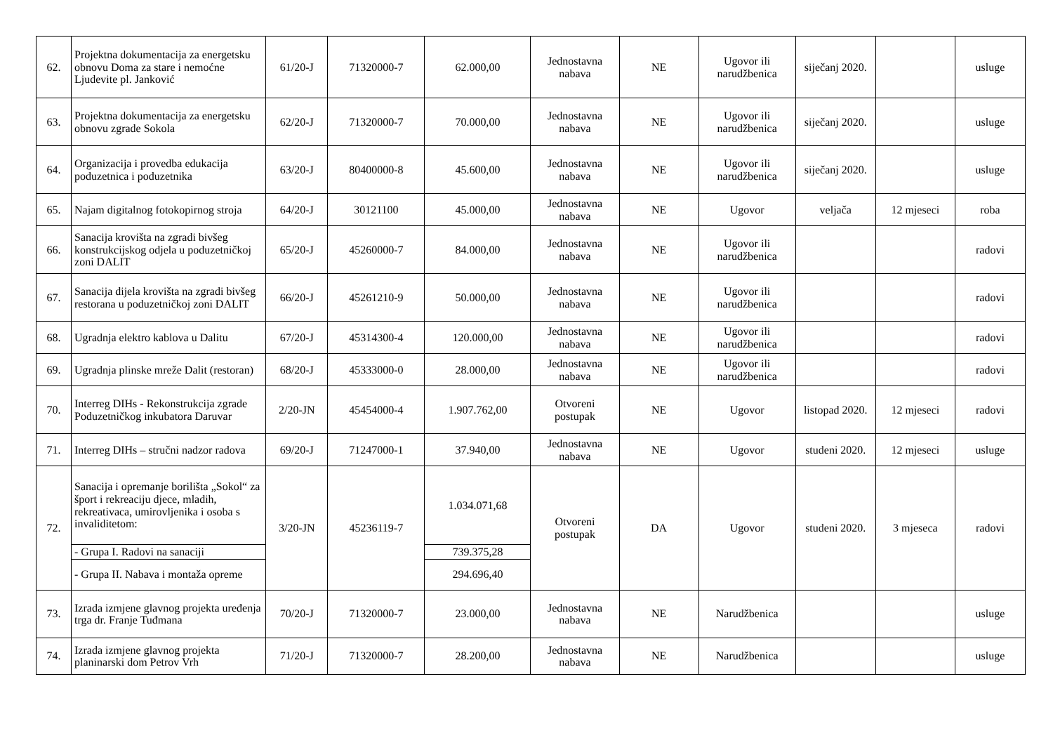| 62. | Projektna dokumentacija za energetsku obnovu Doma za stare i nemoćne Ljudevite pl. Janković | 61/20-J | 71320000-7 | 62.000,00 | Jednostavna nabava | NE | Ugovor ili narudžbenica | siječanj 2020. | | usluge |
| 63. | Projektna dokumentacija za energetsku obnovu zgrade Sokola | 62/20-J | 71320000-7 | 70.000,00 | Jednostavna nabava | NE | Ugovor ili narudžbenica | siječanj 2020. | | usluge |
| 64. | Organizacija i provedba edukacija poduzetnica i poduzetnika | 63/20-J | 80400000-8 | 45.600,00 | Jednostavna nabava | NE | Ugovor ili narudžbenica | siječanj 2020. | | usluge |
| 65. | Najam digitalnog fotokopirnog stroja | 64/20-J | 30121100 | 45.000,00 | Jednostavna nabava | NE | Ugovor | veljača | 12 mjeseci | roba |
| 66. | Sanacija krovišta na zgradi bivšeg konstrukcijskog odjela u poduzetničkoj zoni DALIT | 65/20-J | 45260000-7 | 84.000,00 | Jednostavna nabava | NE | Ugovor ili narudžbenica | | | radovi |
| 67. | Sanacija dijela krovišta na zgradi bivšeg restorana u poduzetničkoj zoni DALIT | 66/20-J | 45261210-9 | 50.000,00 | Jednostavna nabava | NE | Ugovor ili narudžbenica | | | radovi |
| 68. | Ugradnja elektro kablova u Dalitu | 67/20-J | 45314300-4 | 120.000,00 | Jednostavna nabava | NE | Ugovor ili narudžbenica | | | radovi |
| 69. | Ugradnja plinske mreže Dalit (restoran) | 68/20-J | 45333000-0 | 28.000,00 | Jednostavna nabava | NE | Ugovor ili narudžbenica | | | radovi |
| 70. | Interreg DIHs - Rekonstrukcija zgrade Poduzetničkog inkubatora Daruvar | 2/20-JN | 45454000-4 | 1.907.762,00 | Otvoreni postupak | NE | Ugovor | listopad 2020. | 12 mjeseci | radovi |
| 71. | Interreg DIHs – stručni nadzor radova | 69/20-J | 71247000-1 | 37.940,00 | Jednostavna nabava | NE | Ugovor | studeni 2020. | 12 mjeseci | usluge |
| 72. | Sanacija i opremanje borilišta „Sokol“ za šport i rekreaciju djece, mladih, rekreativaca, umirovljenika i osoba s invaliditetom: | 3/20-JN | 45236119-7 | 1.034.071,68 | Otvoreni postupak | DA | Ugovor | studeni 2020. | 3 mjeseca | radovi |
| | - Grupa I. Radovi na sanaciji | | | 739.375,28 | | | | | | |
| | - Grupa II. Nabava i montaža opreme | | | 294.696,40 | | | | | | |
| 73. | Izrada izmjene glavnog projekta uređenja trga dr. Franje Tuđmana | 70/20-J | 71320000-7 | 23.000,00 | Jednostavna nabava | NE | Narudžbenica | | | usluge |
| 74. | Izrada izmjene glavnog projekta planinarski dom Petrov Vrh | 71/20-J | 71320000-7 | 28.200,00 | Jednostavna nabava | NE | Narudžbenica | | | usluge |